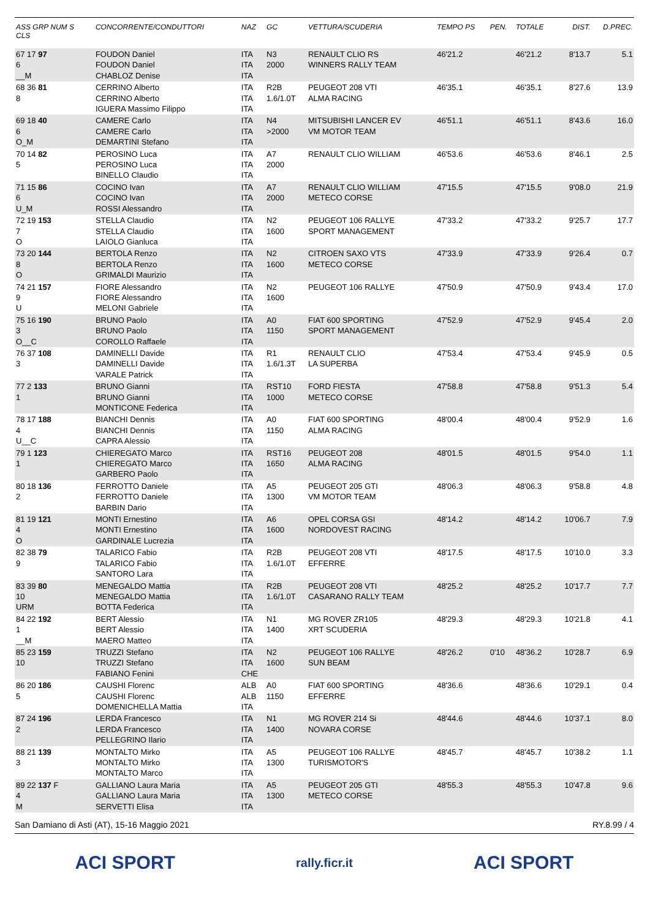| ASS GRP NUM S CLS | CONCORRENTE/CONDUTTORI | NAZ | GC | VETTURA/SCUDERIA | TEMPO PS | PEN. | TOTALE | DIST. | D.PREC. |
| --- | --- | --- | --- | --- | --- | --- | --- | --- | --- |
| 67 17 97 6 __M | FOUDON Daniel FOUDON Daniel CHABLOZ Denise | ITA ITA ITA | N3 2000 | RENAULT CLIO RS WINNERS RALLY TEAM | 46'21.2 | | 46'21.2 | 8'13.7 | 5.1 |
| 68 36 81 8 | CERRINO Alberto CERRINO Alberto IGUERA Massimo Filippo | ITA ITA ITA | R2B 1.6/1.0T | PEUGEOT 208 VTI ALMA RACING | 46'35.1 | | 46'35.1 | 8'27.6 | 13.9 |
| 69 18 40 6 O_M | CAMERE Carlo CAMERE Carlo DEMARTINI Stefano | ITA ITA ITA | N4 >2000 | MITSUBISHI LANCER EV VM MOTOR TEAM | 46'51.1 | | 46'51.1 | 8'43.6 | 16.0 |
| 70 14 82 5 | PEROSINO Luca PEROSINO Luca BINELLO Claudio | ITA ITA ITA | A7 2000 | RENAULT CLIO WILLIAM | 46'53.6 | | 46'53.6 | 8'46.1 | 2.5 |
| 71 15 86 6 U_M | COCINO Ivan COCINO Ivan ROSSI Alessandro | ITA ITA ITA | A7 2000 | RENAULT CLIO WILLIAM METECO CORSE | 47'15.5 | | 47'15.5 | 9'08.0 | 21.9 |
| 72 19 153 7 O | STELLA Claudio STELLA Claudio LAIOLO Gianluca | ITA ITA ITA | N2 1600 | PEUGEOT 106 RALLYE SPORT MANAGEMENT | 47'33.2 | | 47'33.2 | 9'25.7 | 17.7 |
| 73 20 144 8 O | BERTOLA Renzo BERTOLA Renzo GRIMALDI Maurizio | ITA ITA ITA | N2 1600 | CITROEN SAXO VTS METECO CORSE | 47'33.9 | | 47'33.9 | 9'26.4 | 0.7 |
| 74 21 157 9 U | FIORE Alessandro FIORE Alessandro MELONI Gabriele | ITA ITA ITA | N2 1600 | PEUGEOT 106 RALLYE | 47'50.9 | | 47'50.9 | 9'43.4 | 17.0 |
| 75 16 190 3 O__C | BRUNO Paolo BRUNO Paolo COROLLO Raffaele | ITA ITA ITA | A0 1150 | FIAT 600 SPORTING SPORT MANAGEMENT | 47'52.9 | | 47'52.9 | 9'45.4 | 2.0 |
| 76 37 108 3 | DAMINELLI Davide DAMINELLI Davide VARALE Patrick | ITA ITA ITA | R1 1.6/1.3T | RENAULT CLIO LA SUPERBA | 47'53.4 | | 47'53.4 | 9'45.9 | 0.5 |
| 77 2 133 1 | BRUNO Gianni BRUNO Gianni MONTICONE Federica | ITA ITA ITA | RST10 1000 | FORD FIESTA METECO CORSE | 47'58.8 | | 47'58.8 | 9'51.3 | 5.4 |
| 78 17 188 4 U__C | BIANCHI Dennis BIANCHI Dennis CAPRA Alessio | ITA ITA ITA | A0 1150 | FIAT 600 SPORTING ALMA RACING | 48'00.4 | | 48'00.4 | 9'52.9 | 1.6 |
| 79 1 123 1 | CHIEREGATO Marco CHIEREGATO Marco GARBERO Paolo | ITA ITA ITA | RST16 1650 | PEUGEOT 208 ALMA RACING | 48'01.5 | | 48'01.5 | 9'54.0 | 1.1 |
| 80 18 136 2 | FERROTTO Daniele FERROTTO Daniele BARBIN Dario | ITA ITA ITA | A5 1300 | PEUGEOT 205 GTI VM MOTOR TEAM | 48'06.3 | | 48'06.3 | 9'58.8 | 4.8 |
| 81 19 121 4 O | MONTI Ernestino MONTI Ernestino GARDINALE Lucrezia | ITA ITA ITA | A6 1600 | OPEL CORSA GSI NORDOVEST RACING | 48'14.2 | | 48'14.2 | 10'06.7 | 7.9 |
| 82 38 79 9 | TALARICO Fabio TALARICO Fabio SANTORO Lara | ITA ITA ITA | R2B 1.6/1.0T | PEUGEOT 208 VTI EFFERRE | 48'17.5 | | 48'17.5 | 10'10.0 | 3.3 |
| 83 39 80 10 URM | MENEGALDO Mattia MENEGALDO Mattia BOTTA Federica | ITA ITA ITA | R2B 1.6/1.0T | PEUGEOT 208 VTI CASARANO RALLY TEAM | 48'25.2 | | 48'25.2 | 10'17.7 | 7.7 |
| 84 22 192 1 __M | BERT Alessio BERT Alessio MAERO Matteo | ITA ITA ITA | N1 1400 | MG ROVER ZR105 XRT SCUDERIA | 48'29.3 | | 48'29.3 | 10'21.8 | 4.1 |
| 85 23 159 10 | TRUZZI Stefano TRUZZI Stefano FABIANO Fenini | ITA ITA CHE | N2 1600 | PEUGEOT 106 RALLYE SUN BEAM | 48'26.2 | 0'10 | 48'36.2 | 10'28.7 | 6.9 |
| 86 20 186 5 | CAUSHI Florenc CAUSHI Florenc DOMENICHELLA Mattia | ALB ALB ITA | A0 1150 | FIAT 600 SPORTING EFFERRE | 48'36.6 | | 48'36.6 | 10'29.1 | 0.4 |
| 87 24 196 2 | LERDA Francesco LERDA Francesco PELLEGRINO Ilario | ITA ITA ITA | N1 1400 | MG ROVER 214 Si NOVARA CORSE | 48'44.6 | | 48'44.6 | 10'37.1 | 8.0 |
| 88 21 139 3 | MONTALTO Mirko MONTALTO Mirko MONTALTO Marco | ITA ITA ITA | A5 1300 | PEUGEOT 106 RALLYE TURISMOTOR'S | 48'45.7 | | 48'45.7 | 10'38.2 | 1.1 |
| 89 22 137 F 4 M | GALLIANO Laura Maria GALLIANO Laura Maria SERVETTI Elisa | ITA ITA ITA | A5 1300 | PEUGEOT 205 GTI METECO CORSE | 48'55.3 | | 48'55.3 | 10'47.8 | 9.6 |
San Damiano di Asti (AT), 15-16 Maggio 2021 RY.8.99 / 4
ACI SPORT rally.ficr.it ACI SPORT